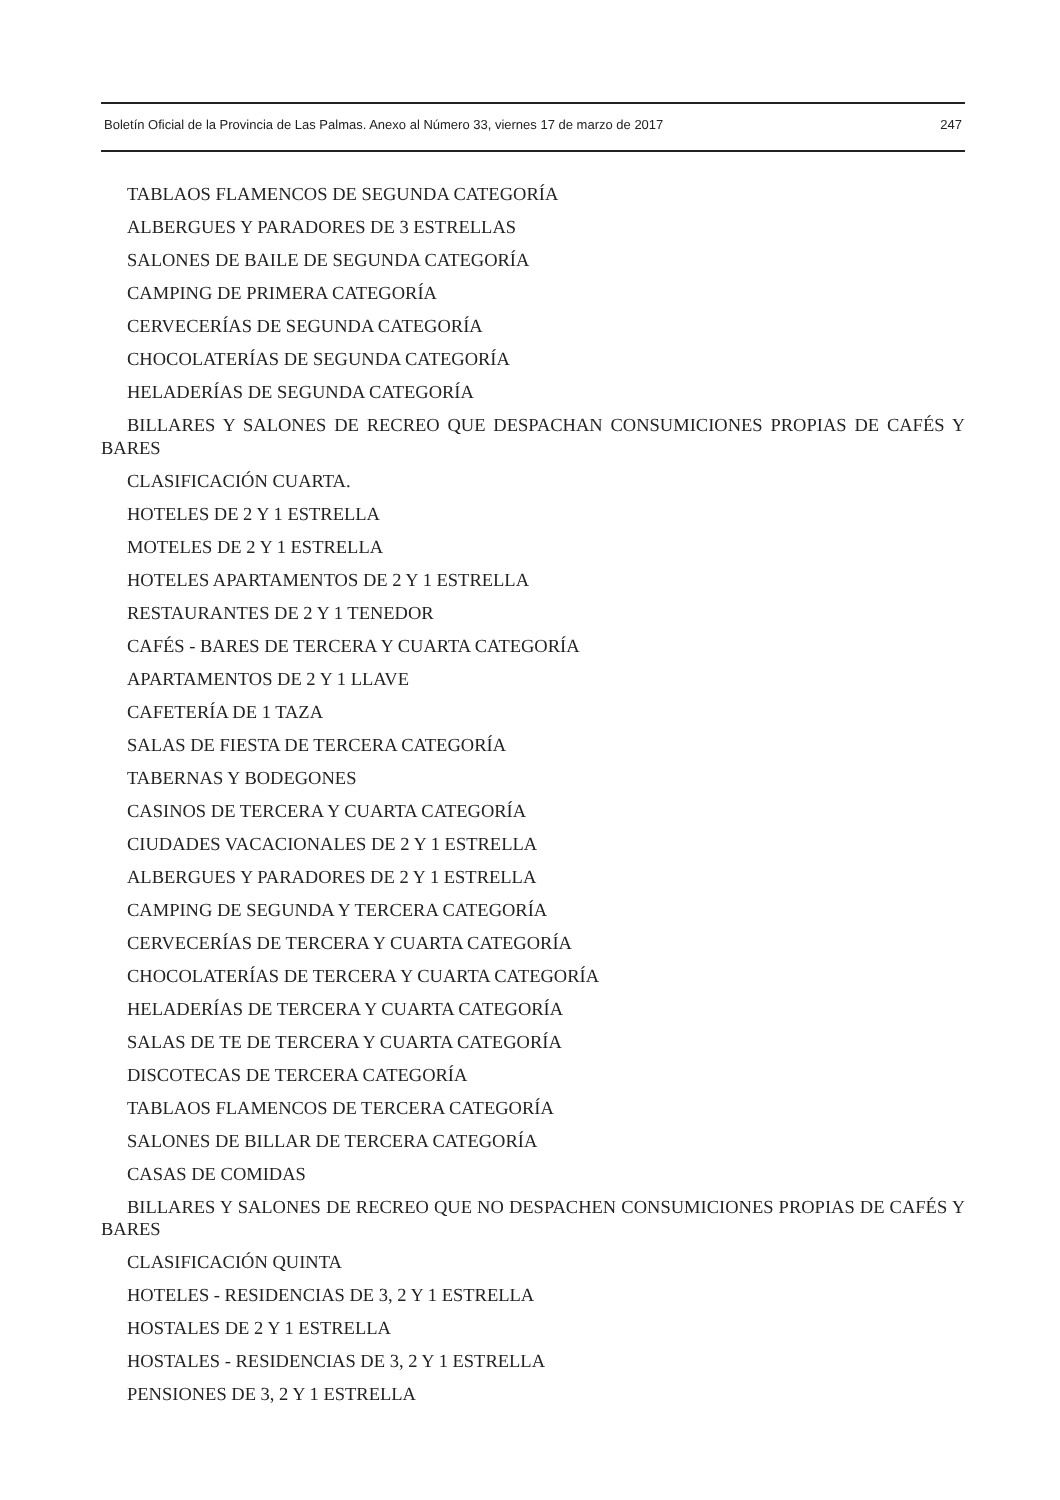Boletín Oficial de la Provincia de Las Palmas. Anexo al Número 33, viernes 17 de marzo de 2017 247
TABLAOS FLAMENCOS DE SEGUNDA CATEGORÍA
ALBERGUES Y PARADORES DE 3 ESTRELLAS
SALONES DE BAILE DE SEGUNDA CATEGORÍA
CAMPING DE PRIMERA CATEGORÍA
CERVECERÍAS DE SEGUNDA CATEGORÍA
CHOCOLATERÍAS DE SEGUNDA CATEGORÍA
HELADERÍAS DE SEGUNDA CATEGORÍA
BILLARES Y SALONES DE RECREO QUE DESPACHAN CONSUMICIONES PROPIAS DE CAFÉS Y BARES
CLASIFICACIÓN CUARTA.
HOTELES DE 2 Y 1 ESTRELLA
MOTELES DE 2 Y 1 ESTRELLA
HOTELES APARTAMENTOS DE 2 Y 1 ESTRELLA
RESTAURANTES DE 2 Y 1 TENEDOR
CAFÉS - BARES DE TERCERA Y CUARTA CATEGORÍA
APARTAMENTOS DE 2 Y 1 LLAVE
CAFETERÍA DE 1 TAZA
SALAS DE FIESTA DE TERCERA CATEGORÍA
TABERNAS Y BODEGONES
CASINOS DE TERCERA Y CUARTA CATEGORÍA
CIUDADES VACACIONALES DE 2 Y 1 ESTRELLA
ALBERGUES Y PARADORES DE 2 Y 1 ESTRELLA
CAMPING DE SEGUNDA Y TERCERA CATEGORÍA
CERVECERÍAS DE TERCERA Y CUARTA CATEGORÍA
CHOCOLATERÍAS DE TERCERA Y CUARTA CATEGORÍA
HELADERÍAS DE TERCERA Y CUARTA CATEGORÍA
SALAS DE TE DE TERCERA Y CUARTA CATEGORÍA
DISCOTECAS DE TERCERA CATEGORÍA
TABLAOS FLAMENCOS DE TERCERA CATEGORÍA
SALONES DE BILLAR DE TERCERA CATEGORÍA
CASAS DE COMIDAS
BILLARES Y SALONES DE RECREO QUE NO DESPACHEN CONSUMICIONES PROPIAS DE CAFÉS Y BARES
CLASIFICACIÓN QUINTA
HOTELES - RESIDENCIAS DE 3, 2 Y 1 ESTRELLA
HOSTALES DE 2 Y 1 ESTRELLA
HOSTALES - RESIDENCIAS DE 3, 2 Y 1 ESTRELLA
PENSIONES DE 3, 2 Y 1 ESTRELLA